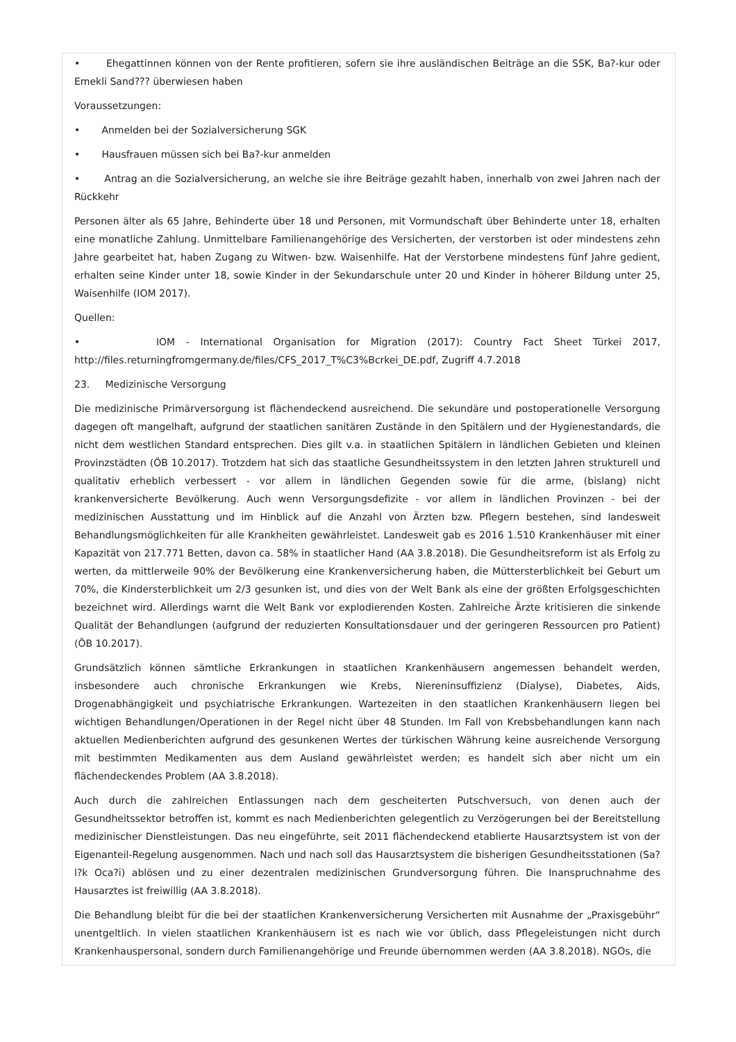• Ehegattinnen können von der Rente profitieren, sofern sie ihre ausländischen Beiträge an die SSK, Ba?-kur oder Emekli Sand??? überwiesen haben
Voraussetzungen:
• Anmelden bei der Sozialversicherung SGK
• Hausfrauen müssen sich bei Ba?-kur anmelden
• Antrag an die Sozialversicherung, an welche sie ihre Beiträge gezahlt haben, innerhalb von zwei Jahren nach der Rückkehr
Personen älter als 65 Jahre, Behinderte über 18 und Personen, mit Vormundschaft über Behinderte unter 18, erhalten eine monatliche Zahlung. Unmittelbare Familienangehörige des Versicherten, der verstorben ist oder mindestens zehn Jahre gearbeitet hat, haben Zugang zu Witwen- bzw. Waisenhilfe. Hat der Verstorbene mindestens fünf Jahre gedient, erhalten seine Kinder unter 18, sowie Kinder in der Sekundarschule unter 20 und Kinder in höherer Bildung unter 25, Waisenhilfe (IOM 2017).
Quellen:
• IOM - International Organisation for Migration (2017): Country Fact Sheet Türkei 2017, http://files.returningfromgermany.de/files/CFS_2017_T%C3%Bcrkei_DE.pdf, Zugriff 4.7.2018
23. Medizinische Versorgung
Die medizinische Primärversorgung ist flächendeckend ausreichend. Die sekundäre und postoperationelle Versorgung dagegen oft mangelhaft, aufgrund der staatlichen sanitären Zustände in den Spitälern und der Hygienestandards, die nicht dem westlichen Standard entsprechen. Dies gilt v.a. in staatlichen Spitälern in ländlichen Gebieten und kleinen Provinzstädten (ÖB 10.2017). Trotzdem hat sich das staatliche Gesundheitssystem in den letzten Jahren strukturell und qualitativ erheblich verbessert - vor allem in ländlichen Gegenden sowie für die arme, (bislang) nicht krankenversicherte Bevölkerung. Auch wenn Versorgungsdefizite - vor allem in ländlichen Provinzen - bei der medizinischen Ausstattung und im Hinblick auf die Anzahl von Ärzten bzw. Pflegern bestehen, sind landesweit Behandlungsmöglichkeiten für alle Krankheiten gewährleistet. Landesweit gab es 2016 1.510 Krankenhäuser mit einer Kapazität von 217.771 Betten, davon ca. 58% in staatlicher Hand (AA 3.8.2018). Die Gesundheitsreform ist als Erfolg zu werten, da mittlerweile 90% der Bevölkerung eine Krankenversicherung haben, die Müttersterblichkeit bei Geburt um 70%, die Kindersterblichkeit um 2/3 gesunken ist, und dies von der Welt Bank als eine der größten Erfolgsgeschichten bezeichnet wird. Allerdings warnt die Welt Bank vor explodierenden Kosten. Zahlreiche Ärzte kritisieren die sinkende Qualität der Behandlungen (aufgrund der reduzierten Konsultationsdauer und der geringeren Ressourcen pro Patient) (ÖB 10.2017).
Grundsätzlich können sämtliche Erkrankungen in staatlichen Krankenhäusern angemessen behandelt werden, insbesondere auch chronische Erkrankungen wie Krebs, Niereninsuffizienz (Dialyse), Diabetes, Aids, Drogenabhängigkeit und psychiatrische Erkrankungen. Wartezeiten in den staatlichen Krankenhäusern liegen bei wichtigen Behandlungen/Operationen in der Regel nicht über 48 Stunden. Im Fall von Krebsbehandlungen kann nach aktuellen Medienberichten aufgrund des gesunkenen Wertes der türkischen Währung keine ausreichende Versorgung mit bestimmten Medikamenten aus dem Ausland gewährleistet werden; es handelt sich aber nicht um ein flächendeckendes Problem (AA 3.8.2018).
Auch durch die zahlreichen Entlassungen nach dem gescheiterten Putschversuch, von denen auch der Gesundheitssektor betroffen ist, kommt es nach Medienberichten gelegentlich zu Verzögerungen bei der Bereitstellung medizinischer Dienstleistungen. Das neu eingeführte, seit 2011 flächendeckend etablierte Hausarztsystem ist von der Eigenanteil-Regelung ausgenommen. Nach und nach soll das Hausarztsystem die bisherigen Gesundheitsstationen (Sa?l?k Oca?i) ablösen und zu einer dezentralen medizinischen Grundversorgung führen. Die Inanspruchnahme des Hausarztes ist freiwillig (AA 3.8.2018).
Die Behandlung bleibt für die bei der staatlichen Krankenversicherung Versicherten mit Ausnahme der „Praxisgebühr“ unentgeltlich. In vielen staatlichen Krankenhäusern ist es nach wie vor üblich, dass Pflegeleistungen nicht durch Krankenhauspersonal, sondern durch Familienangehörige und Freunde übernommen werden (AA 3.8.2018). NGOs, die